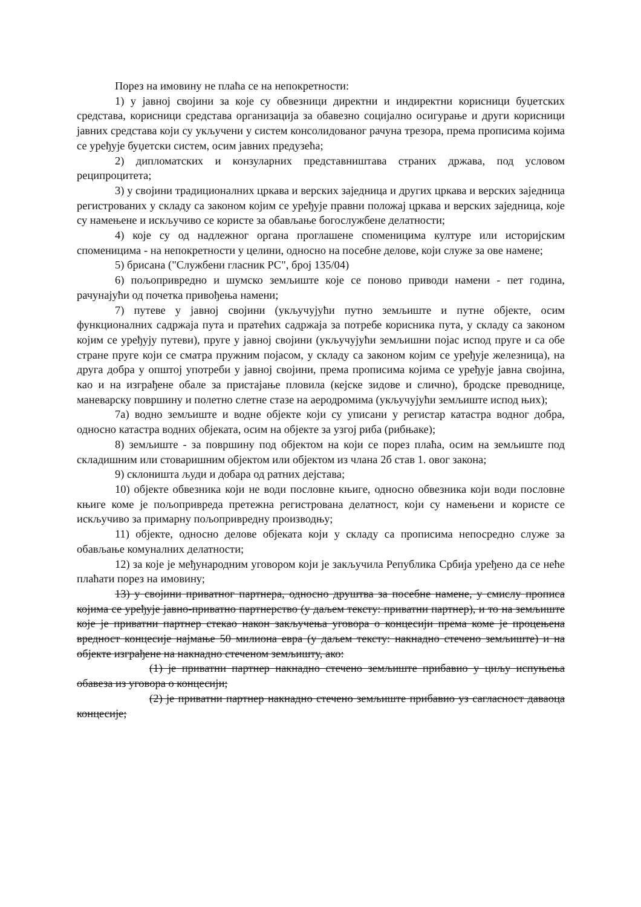Порез на имовину не плаћа се на непокретности:
1) у јавној својини за које су обвезници директни и индиректни корисници буџетских средстава, корисници средстава организација за обавезно социјално осигурање и други корисници јавних средстава који су укључени у систем консолидованог рачуна трезора, према прописима којима се уређује буџетски систем, осим јавних предузећа;
2) дипломатских и конзуларних представништава страних држава, под условом реципроцитета;
3) у својини традиционалних цркава и верских заједница и других цркава и верских заједница регистрованих у складу са законом којим се уређује правни положај цркава и верских заједница, које су намењене и искључиво се користе за обављање богослужбене делатности;
4) које су од надлежног органа проглашене споменицима културе или историјским споменицима - на непокретности у целини, односно на посебне делове, који служе за ове намене;
5) брисана ("Службени гласник РС", број 135/04)
6) пољопривредно и шумско земљиште које се поново приводи намени - пет година, рачунајући од почетка привођења намени;
7) путеве у јавној својини (укључујући путно земљиште и путне објекте, осим функционалних садржаја пута и пратећих садржаја за потребе корисника пута, у складу са законом којим се уређују путеви), пруге у јавној својини (укључујући земљишни појас испод пруге и са обе стране пруге који се сматра пружним појасом, у складу са законом којим се уређује железница), на друга добра у општој употреби у јавној својини, према прописима којима се уређује јавна својина, као и на изграђене обале за пристајање пловила (кејске зидове и слично), бродске преводнице, маневарску површину и полетно слетне стазе на аеродромима (укључујући земљиште испод њих);
7а) водно земљиште и водне објекте који су уписани у регистар катастра водног добра, односно катастра водних објеката, осим на објекте за узгој риба (рибњаке);
8) земљиште - за површину под објектом на који се порез плаћа, осим на земљиште под складишним или стоваришним објектом или објектом из члана 2б став 1. овог закона;
9) склоништа људи и добара од ратних дејстава;
10) објекте обвезника који не води пословне књиге, односно обвезника који води пословне књиге коме је пољопривреда претежна регистрована делатност, који су намењени и користе се искључиво за примарну пољопривредну производњу;
11) објекте, односно делове објеката који у складу са прописима непосредно служе за обављање комуналних делатности;
12) за које је међународним уговором који је закључила Република Србија уређено да се неће плаћати порез на имовину;
13) у својини приватног партнера, односно друштва за посебне намене, у смислу прописа којима се уређује јавно-приватно партнерство (у даљем тексту: приватни партнер), и то на земљиште које је приватни партнер стекао након закључења уговора о концесији према коме је процењена вредност концесије најмање 50 милиона евра (у даљем тексту: накнадно стечено земљиште) и на објекте изграђене на накнадно стеченом земљишту, ако:
(1) је приватни партнер накнадно стечено земљиште прибавио у циљу испуњења обавеза из уговора о концесији;
(2) је приватни партнер накнадно стечено земљиште прибавио уз сагласност даваоца концесије;